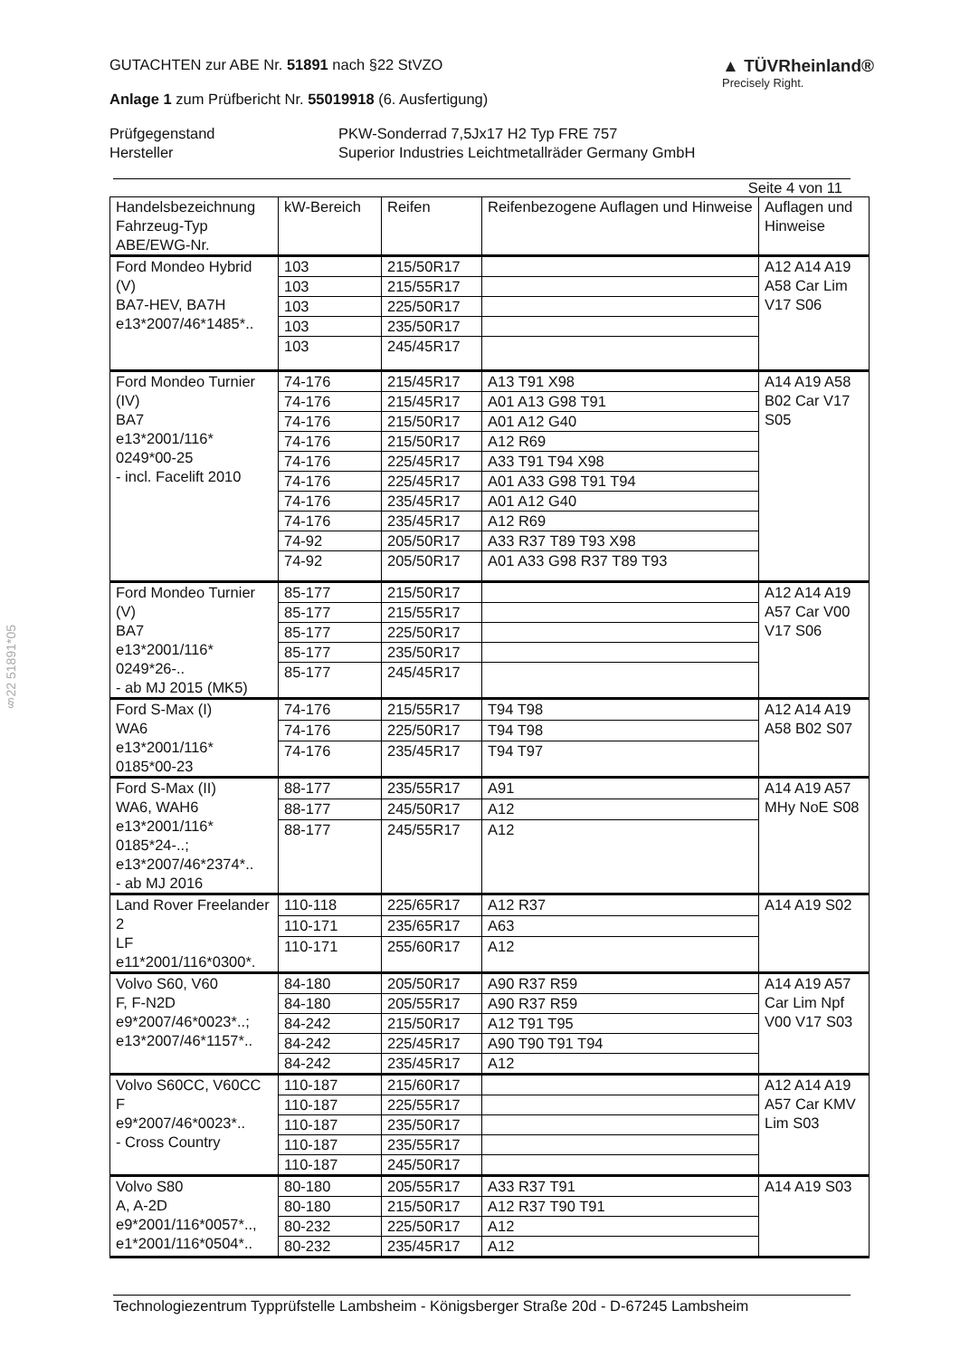§22 51891*05
GUTACHTEN zur ABE Nr. 51891 nach §22 StVZO
Anlage 1 zum Prüfbericht Nr. 55019918 (6. Ausfertigung)
▲ TÜVRheinland®
Precisely Right.
Prüfgegenstand
PKW-Sonderrad 7,5Jx17 H2 Typ FRE 757
Hersteller
Superior Industries Leichtmetallräder Germany GmbH
Seite 4 von 11
| Handelsbezeichnung Fahrzeug-Typ ABE/EWG-Nr. | kW-Bereich | Reifen | Reifenbezogene Auflagen und Hinweise | Auflagen und Hinweise |
| --- | --- | --- | --- | --- |
| Ford Mondeo Hybrid (V) BA7-HEV, BA7H e13*2007/46*1485*.. | 103 | 215/50R17 | | A12 A14 A19 A58 Car Lim V17 S06 |
| | 103 | 215/55R17 | | |
| | 103 | 225/50R17 | | |
| | 103 | 235/50R17 | | |
| | 103 | 245/45R17 | | |
| Ford Mondeo Turnier (IV) BA7 e13*2001/116* 0249*00-25 - incl. Facelift 2010 | 74-176 | 215/45R17 | A13 T91 X98 | A14 A19 A58 B02 Car V17 S05 |
| | 74-176 | 215/45R17 | A01 A13 G98 T91 | |
| | 74-176 | 215/50R17 | A01 A12 G40 | |
| | 74-176 | 215/50R17 | A12 R69 | |
| | 74-176 | 225/45R17 | A33 T91 T94 X98 | |
| | 74-176 | 225/45R17 | A01 A33 G98 T91 T94 | |
| | 74-176 | 235/45R17 | A01 A12 G40 | |
| | 74-176 | 235/45R17 | A12 R69 | |
| | 74-92 | 205/50R17 | A33 R37 T89 T93 X98 | |
| | 74-92 | 205/50R17 | A01 A33 G98 R37 T89 T93 | |
| Ford Mondeo Turnier (V) BA7 e13*2001/116* 0249*26-.. - ab MJ 2015 (MK5) | 85-177 | 215/50R17 | | A12 A14 A19 A57 Car V00 V17 S06 |
| | 85-177 | 215/55R17 | | |
| | 85-177 | 225/50R17 | | |
| | 85-177 | 235/50R17 | | |
| | 85-177 | 245/45R17 | | |
| Ford S-Max (I) WA6 e13*2001/116* 0185*00-23 | 74-176 | 215/55R17 | T94 T98 | A12 A14 A19 A58 B02 S07 |
| | 74-176 | 225/50R17 | T94 T98 | |
| | 74-176 | 235/45R17 | T94 T97 | |
| Ford S-Max (II) WA6, WAH6 e13*2001/116* 0185*24-..; e13*2007/46*2374*.. - ab MJ 2016 | 88-177 | 235/55R17 | A91 | A14 A19 A57 MHy NoE S08 |
| | 88-177 | 245/50R17 | A12 | |
| | 88-177 | 245/55R17 | A12 | |
| Land Rover Freelander 2 LF e11*2001/116*0300*. | 110-118 | 225/65R17 | A12 R37 | A14 A19 S02 |
| | 110-171 | 235/65R17 | A63 | |
| | 110-171 | 255/60R17 | A12 | |
| Volvo S60, V60 F, F-N2D e9*2007/46*0023*..; e13*2007/46*1157*.. | 84-180 | 205/50R17 | A90 R37 R59 | A14 A19 A57 Car Lim Npf V00 V17 S03 |
| | 84-180 | 205/55R17 | A90 R37 R59 | |
| | 84-242 | 215/50R17 | A12 T91 T95 | |
| | 84-242 | 225/45R17 | A90 T90 T91 T94 | |
| | 84-242 | 235/45R17 | A12 | |
| Volvo S60CC, V60CC F e9*2007/46*0023*.. - Cross Country | 110-187 | 215/60R17 | | A12 A14 A19 A57 Car KMV Lim S03 |
| | 110-187 | 225/55R17 | | |
| | 110-187 | 235/50R17 | | |
| | 110-187 | 235/55R17 | | |
| | 110-187 | 245/50R17 | | |
| Volvo S80 A, A-2D e9*2001/116*0057*.., e1*2001/116*0504*.. | 80-180 | 205/55R17 | A33 R37 T91 | A14 A19 S03 |
| | 80-180 | 215/50R17 | A12 R37 T90 T91 | |
| | 80-232 | 225/50R17 | A12 | |
| | 80-232 | 235/45R17 | A12 | |
Technologiezentrum Typprüfstelle Lambsheim - Königsberger Straße 20d - D-67245 Lambsheim